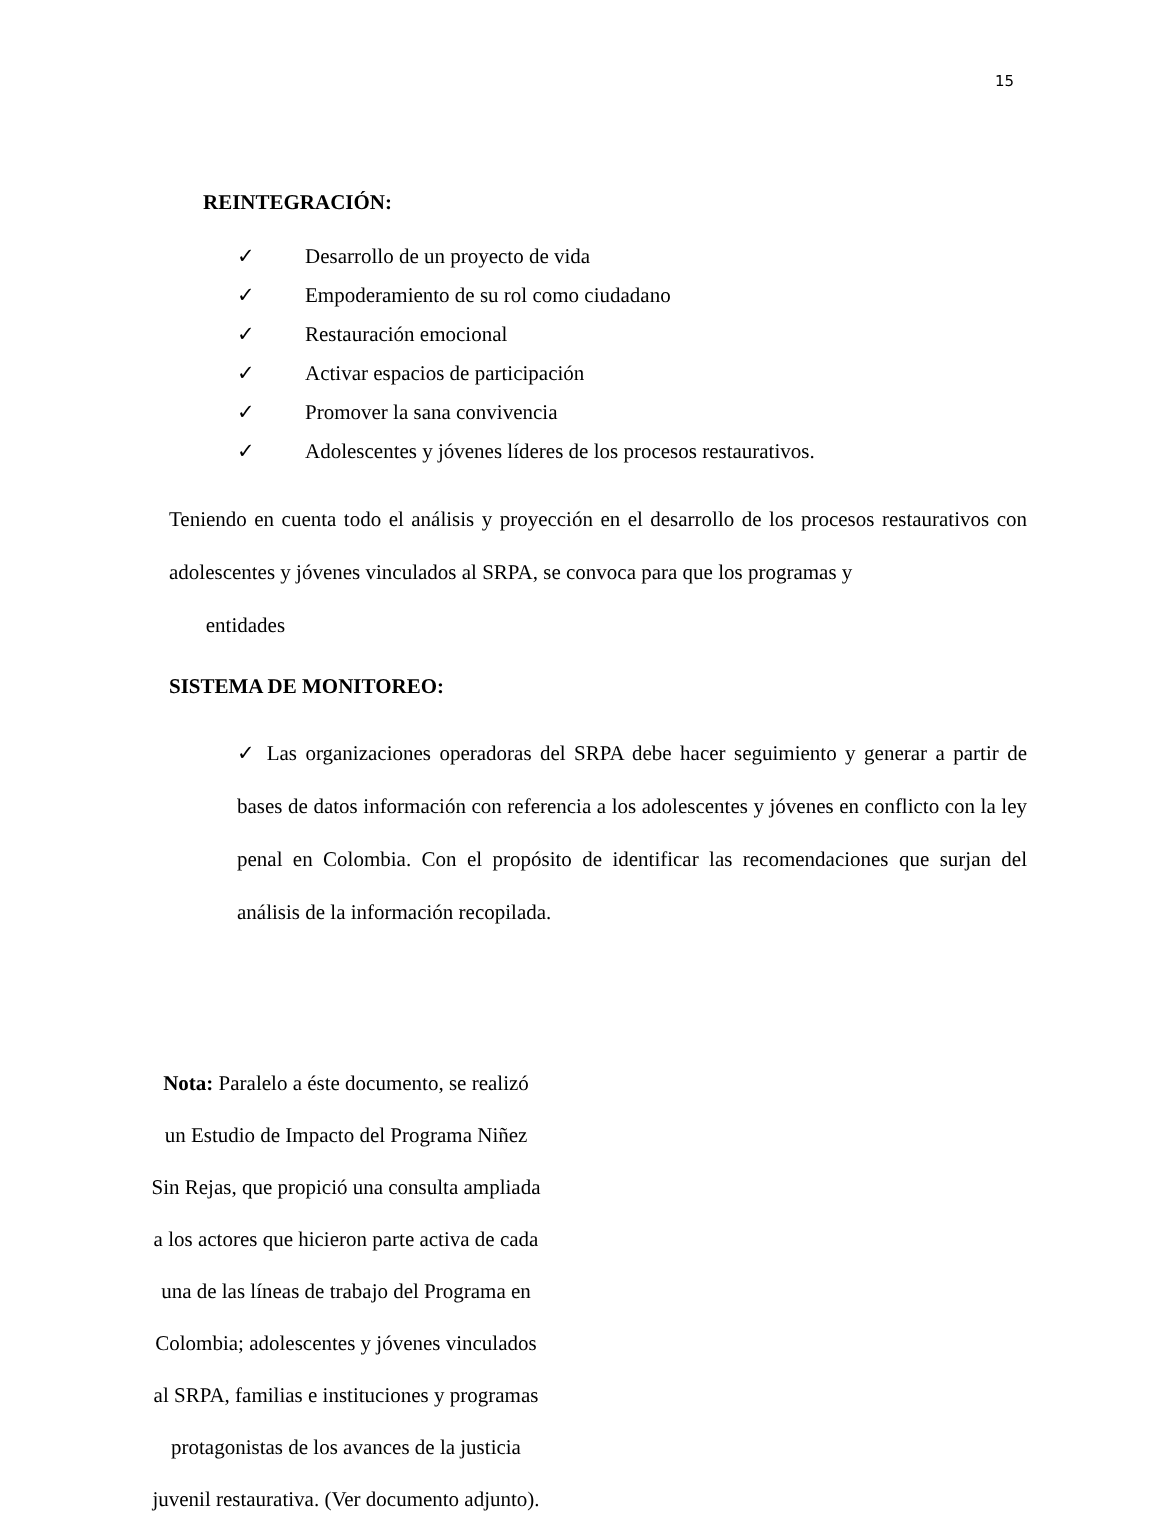15
REINTEGRACIÓN:
✓ Desarrollo de un proyecto de vida
✓ Empoderamiento de su rol como ciudadano
✓ Restauración emocional
✓ Activar espacios de participación
✓ Promover la sana convivencia
✓ Adolescentes y jóvenes líderes de los procesos restaurativos.
Teniendo en cuenta todo el análisis y proyección en el desarrollo de los procesos restaurativos con adolescentes y jóvenes vinculados al SRPA, se convoca para que los programas y
entidades
SISTEMA DE MONITOREO:
✓ Las organizaciones operadoras del SRPA debe hacer seguimiento y generar a partir de bases de datos información con referencia a los adolescentes y jóvenes en conflicto con la ley penal en Colombia. Con el propósito de identificar las recomendaciones que surjan del análisis de la información recopilada.
Nota: Paralelo a éste documento, se realizó
un Estudio de Impacto del Programa Niñez
Sin Rejas, que propició una consulta ampliada
a los actores que hicieron parte activa de cada
una de las líneas de trabajo del Programa en
Colombia; adolescentes y jóvenes vinculados
al SRPA, familias e instituciones y programas
protagonistas de los avances de la justicia
juvenil restaurativa. (Ver documento adjunto).